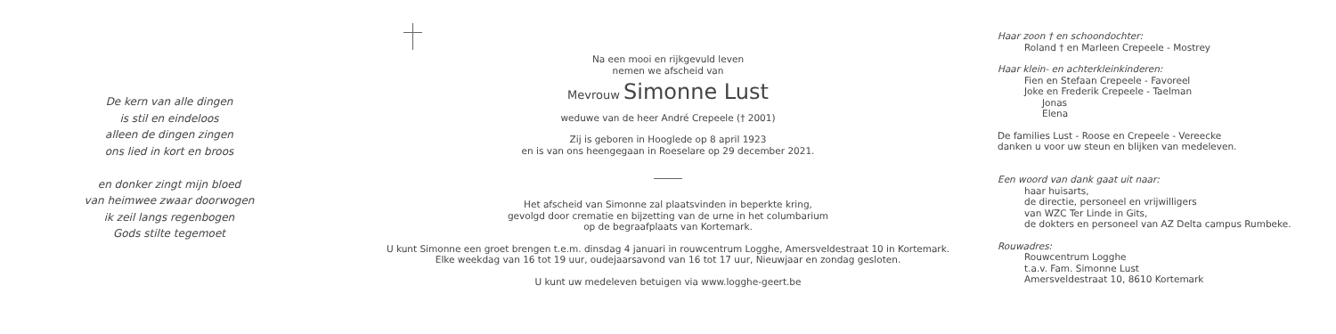De kern van alle dingen
is stil en eindeloos
alleen de dingen zingen
ons lied in kort en broos
en donker zingt mijn bloed
van heimwee zwaar doorwogen
ik zeil langs regenbogen
Gods stilte tegemoet
Na een mooi en rijkgevuld leven
nemen we afscheid van
Mevrouw Simonne Lust
weduwe van de heer André Crepeele († 2001)
Zij is geboren in Hooglede op 8 april 1923
en is van ons heengegaan in Roeselare op 29 december 2021.
Het afscheid van Simonne zal plaatsvinden in beperkte kring,
gevolgd door crematie en bijzetting van de urne in het columbarium
op de begraafplaats van Kortemark.
U kunt Simonne een groet brengen t.e.m. dinsdag 4 januari in rouwcentrum Logghe, Amersveldestraat 10 in Kortemark.
Elke weekdag van 16 tot 19 uur, oudejaarsavond van 16 tot 17 uur, Nieuwjaar en zondag gesloten.
U kunt uw medeleven betuigen via www.logghe-geert.be
Haar zoon † en schoondochter:
Roland † en Marleen Crepeele - Mostrey
Haar klein- en achterkleinkinderen:
Fien en Stefaan Crepeele - Favoreel
Joke en Frederik Crepeele - Taelman
Jonas
Elena
De families Lust - Roose en Crepeele - Vereecke
danken u voor uw steun en blijken van medeleven.
Een woord van dank gaat uit naar:
haar huisarts,
de directie, personeel en vrijwilligers
van WZC Ter Linde in Gits,
de dokters en personeel van AZ Delta campus Rumbeke.
Rouwadres:
Rouwcentrum Logghe
t.a.v. Fam. Simonne Lust
Amersveldestraat 10, 8610 Kortemark